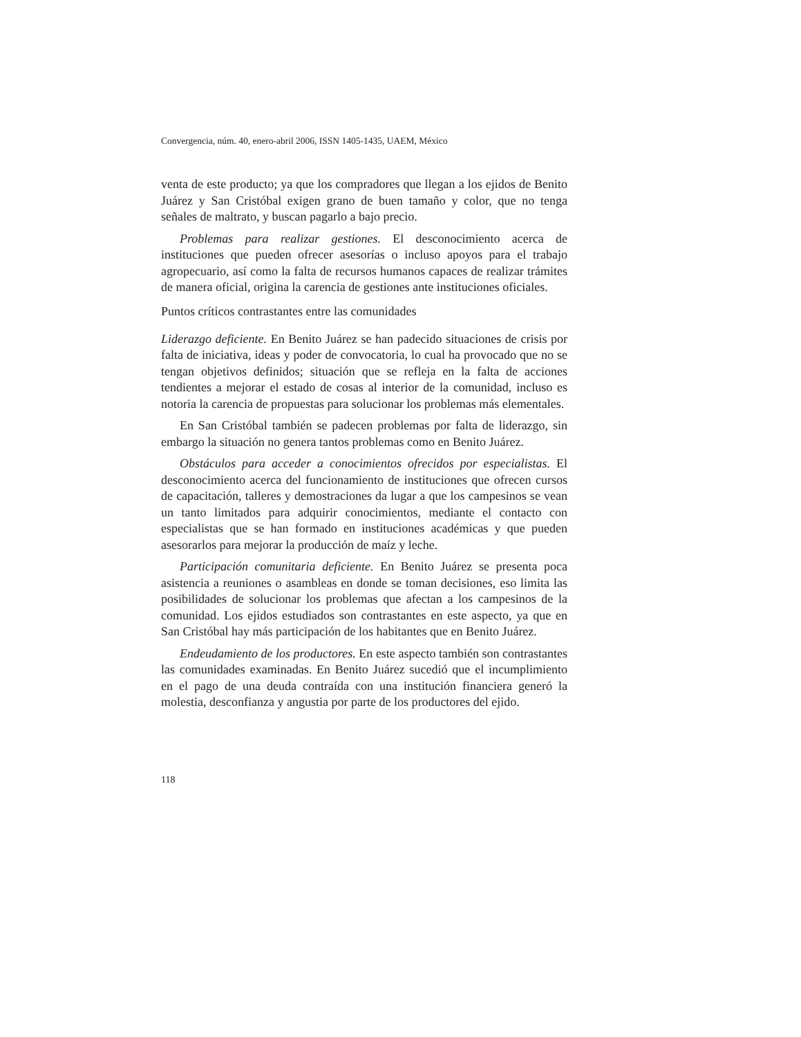Convergencia, núm. 40, enero-abril 2006, ISSN 1405-1435, UAEM, México
venta de este producto; ya que los compradores que llegan a los ejidos de Benito Juárez y San Cristóbal exigen grano de buen tamaño y color, que no tenga señales de maltrato, y buscan pagarlo a bajo precio.
Problemas para realizar gestiones. El desconocimiento acerca de instituciones que pueden ofrecer asesorías o incluso apoyos para el trabajo agropecuario, así como la falta de recursos humanos capaces de realizar trámites de manera oficial, origina la carencia de gestiones ante instituciones oficiales.
Puntos críticos contrastantes entre las comunidades
Liderazgo deficiente. En Benito Juárez se han padecido situaciones de crisis por falta de iniciativa, ideas y poder de convocatoria, lo cual ha provocado que no se tengan objetivos definidos; situación que se refleja en la falta de acciones tendientes a mejorar el estado de cosas al interior de la comunidad, incluso es notoria la carencia de propuestas para solucionar los problemas más elementales.
En San Cristóbal también se padecen problemas por falta de liderazgo, sin embargo la situación no genera tantos problemas como en Benito Juárez.
Obstáculos para acceder a conocimientos ofrecidos por especialistas. El desconocimiento acerca del funcionamiento de instituciones que ofrecen cursos de capacitación, talleres y demostraciones da lugar a que los campesinos se vean un tanto limitados para adquirir conocimientos, mediante el contacto con especialistas que se han formado en instituciones académicas y que pueden asesorarlos para mejorar la producción de maíz y leche.
Participación comunitaria deficiente. En Benito Juárez se presenta poca asistencia a reuniones o asambleas en donde se toman decisiones, eso limita las posibilidades de solucionar los problemas que afectan a los campesinos de la comunidad. Los ejidos estudiados son contrastantes en este aspecto, ya que en San Cristóbal hay más participación de los habitantes que en Benito Juárez.
Endeudamiento de los productores. En este aspecto también son contrastantes las comunidades examinadas. En Benito Juárez sucedió que el incumplimiento en el pago de una deuda contraída con una institución financiera generó la molestia, desconfianza y angustia por parte de los productores del ejido.
118